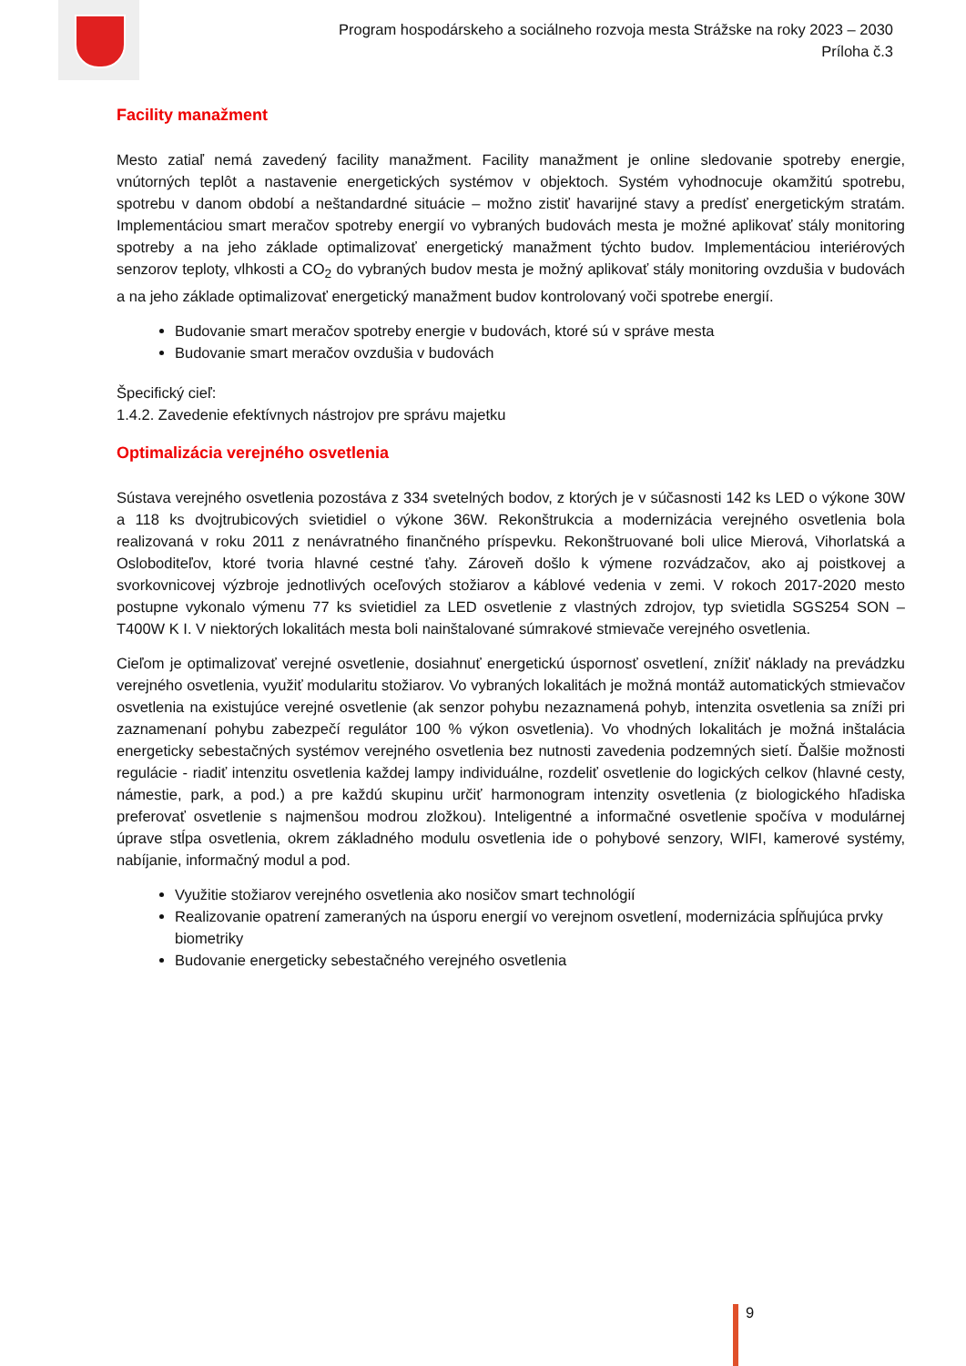Program hospodárskeho a sociálneho rozvoja mesta Strážske na roky 2023 – 2030
Príloha č.3
Facility manažment
Mesto zatiaľ nemá zavedený facility manažment. Facility manažment je online sledovanie spotreby energie, vnútorných teplôt a nastavenie energetických systémov v objektoch. Systém vyhodnocuje okamžitú spotrebu, spotrebu v danom období a neštandardné situácie – možno zistiť havarijné stavy a predísť energetickým stratám. Implementáciou smart meračov spotreby energií vo vybraných budovách mesta je možné aplikovať stály monitoring spotreby a na jeho základe optimalizovať energetický manažment týchto budov. Implementáciou interiérových senzorov teploty, vlhkosti a CO<sub>2</sub> do vybraných budov mesta je možný aplikovať stály monitoring ovzdušia v budovách a na jeho základe optimalizovať energetický manažment budov kontrolovaný voči spotrebe energií.
Budovanie smart meračov spotreby energie v budovách, ktoré sú v správe mesta
Budovanie smart meračov ovzdušia v budovách
Špecifický cieľ:
1.4.2. Zavedenie efektívnych nástrojov pre správu majetku
Optimalizácia verejného osvetlenia
Sústava verejného osvetlenia pozostáva z 334 svetelných bodov, z ktorých je v súčasnosti 142 ks LED o výkone 30W a 118 ks dvojtrubicových svietidiel o výkone 36W. Rekonštrukcia a modernizácia verejného osvetlenia bola realizovaná v roku 2011 z nenávratného finančného príspevku. Rekonštruované boli ulice Mierová, Vihorlatská a Osloboditeľov, ktoré tvoria hlavné cestné ťahy. Zároveň došlo k výmene rozvádzačov, ako aj poistkovej a svorkovnicovej výzbroje jednotlivých oceľových stožiarov a káblové vedenia v zemi. V rokoch 2017-2020 mesto postupne vykonalo výmenu 77 ks svietidiel za LED osvetlenie z vlastných zdrojov, typ svietidla SGS254 SON – T400W K I. V niektorých lokalitách mesta boli nainštalované súmrakové stmievače verejného osvetlenia.
Cieľom je optimalizovať verejné osvetlenie, dosiahnuť energetickú úspornosť osvetlení, znížiť náklady na prevádzku verejného osvetlenia, využiť modularitu stožiarov. Vo vybraných lokalitách je možná montáž automatických stmievačov osvetlenia na existujúce verejné osvetlenie (ak senzor pohybu nezaznamená pohyb, intenzita osvetlenia sa zníži pri zaznamenaní pohybu zabezpečí regulátor 100 % výkon osvetlenia). Vo vhodných lokalitách je možná inštalácia energeticky sebestačných systémov verejného osvetlenia bez nutnosti zavedenia podzemných sietí. Ďalšie možnosti regulácie - riadiť intenzitu osvetlenia každej lampy individuálne, rozdeliť osvetlenie do logických celkov (hlavné cesty, námestie, park, a pod.) a pre každú skupinu určiť harmonogram intenzity osvetlenia (z biologického hľadiska preferovať osvetlenie s najmenšou modrou zložkou). Inteligentné a informačné osvetlenie spočíva v modulárnej úprave stĺpa osvetlenia, okrem základného modulu osvetlenia ide o pohybové senzory, WIFI, kamerové systémy, nabíjanie, informačný modul a pod.
Využitie stožiarov verejného osvetlenia ako nosičov smart technológií
Realizovanie opatrení zameraných na úsporu energií vo verejnom osvetlení, modernizácia spĺňujúca prvky biometriky
Budovanie energeticky sebestačného verejného osvetlenia
9